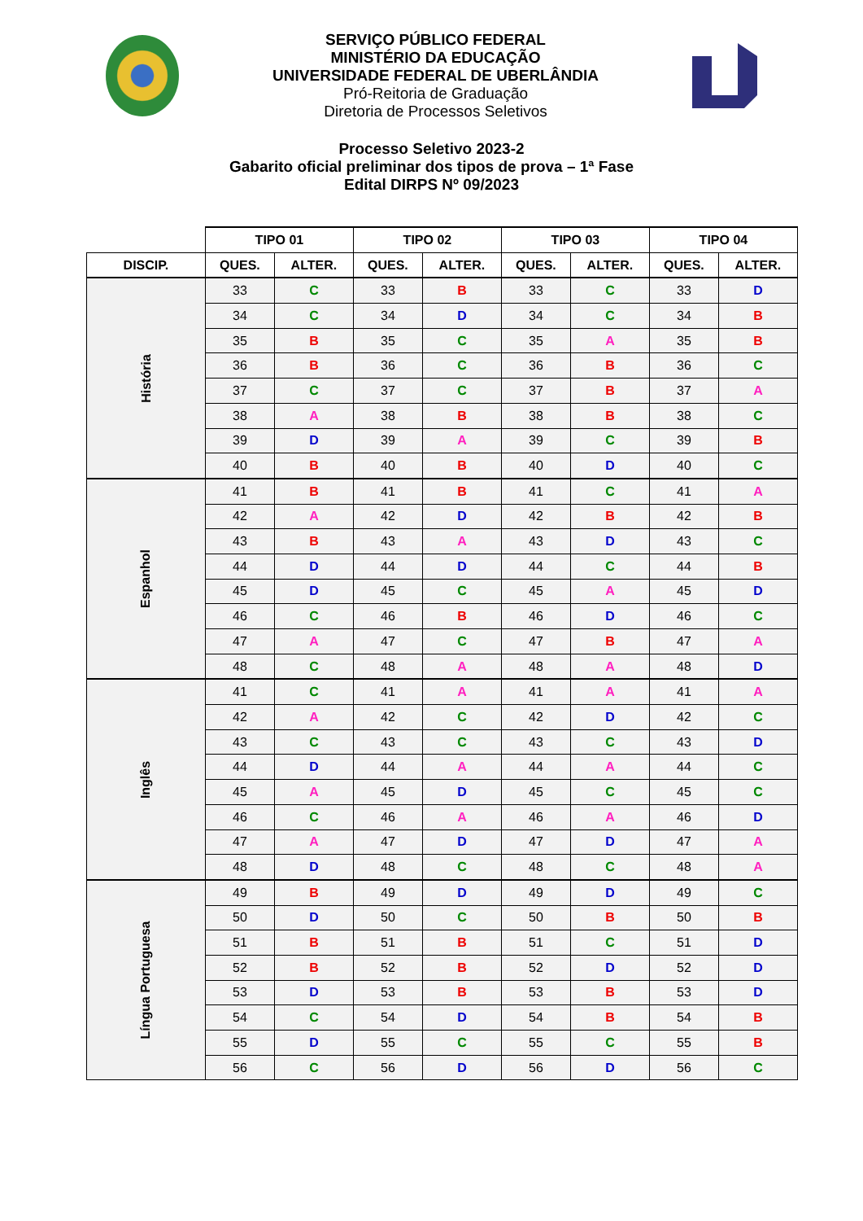SERVIÇO PÚBLICO FEDERAL
MINISTÉRIO DA EDUCAÇÃO
UNIVERSIDADE FEDERAL DE UBERLÂNDIA
Pró-Reitoria de Graduação
Diretoria de Processos Seletivos
Processo Seletivo 2023-2
Gabarito oficial preliminar dos tipos de prova – 1ª Fase
Edital DIRPS Nº 09/2023
| | TIPO 01 | | TIPO 02 | | TIPO 03 | | TIPO 04 | |
| --- | --- | --- | --- | --- | --- | --- | --- | --- |
| DISCIP. | QUES. | ALTER. | QUES. | ALTER. | QUES. | ALTER. | QUES. | ALTER. |
| História | 33 | C | 33 | B | 33 | C | 33 | D |
| | 34 | C | 34 | D | 34 | C | 34 | B |
| | 35 | B | 35 | C | 35 | A | 35 | B |
| | 36 | B | 36 | C | 36 | B | 36 | C |
| | 37 | C | 37 | C | 37 | B | 37 | A |
| | 38 | A | 38 | B | 38 | B | 38 | C |
| | 39 | D | 39 | A | 39 | C | 39 | B |
| | 40 | B | 40 | B | 40 | D | 40 | C |
| Espanhol | 41 | B | 41 | B | 41 | C | 41 | A |
| | 42 | A | 42 | D | 42 | B | 42 | B |
| | 43 | B | 43 | A | 43 | D | 43 | C |
| | 44 | D | 44 | D | 44 | C | 44 | B |
| | 45 | D | 45 | C | 45 | A | 45 | D |
| | 46 | C | 46 | B | 46 | D | 46 | C |
| | 47 | A | 47 | C | 47 | B | 47 | A |
| | 48 | C | 48 | A | 48 | A | 48 | D |
| Inglês | 41 | C | 41 | A | 41 | A | 41 | A |
| | 42 | A | 42 | C | 42 | D | 42 | C |
| | 43 | C | 43 | C | 43 | C | 43 | D |
| | 44 | D | 44 | A | 44 | A | 44 | C |
| | 45 | A | 45 | D | 45 | C | 45 | C |
| | 46 | C | 46 | A | 46 | A | 46 | D |
| | 47 | A | 47 | D | 47 | D | 47 | A |
| | 48 | D | 48 | C | 48 | C | 48 | A |
| Língua Portuguesa | 49 | B | 49 | D | 49 | D | 49 | C |
| | 50 | D | 50 | C | 50 | B | 50 | B |
| | 51 | B | 51 | B | 51 | C | 51 | D |
| | 52 | B | 52 | B | 52 | D | 52 | D |
| | 53 | D | 53 | B | 53 | B | 53 | D |
| | 54 | C | 54 | D | 54 | B | 54 | B |
| | 55 | D | 55 | C | 55 | C | 55 | B |
| | 56 | C | 56 | D | 56 | D | 56 | C |